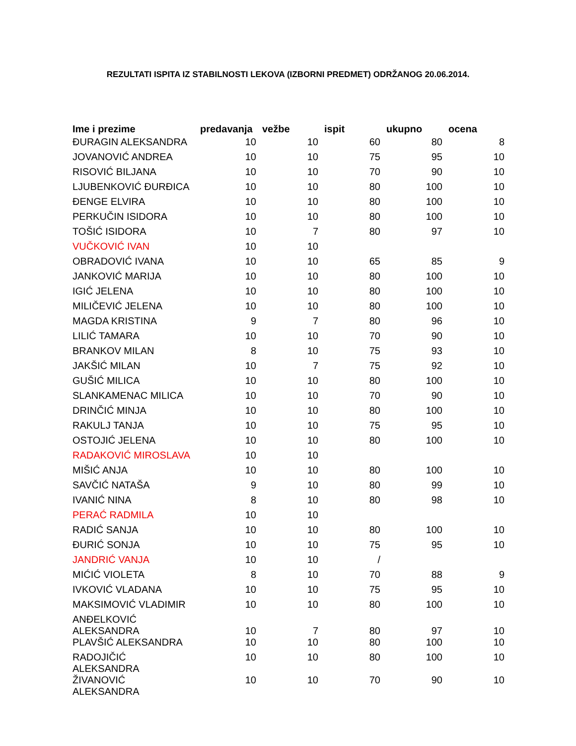REZULTATI ISPITA IZ STABILNOSTI LEKOVA (IZBORNI PREDMET) ODRŽANOG 20.06.2014.
| Ime i prezime | predavanja | vežbe | ispit | ukupno | ocena |
| --- | --- | --- | --- | --- | --- |
| ĐURAGIN ALEKSANDRA | 10 | 10 | 60 | 80 | 8 |
| JOVANOVIĆ ANDREA | 10 | 10 | 75 | 95 | 10 |
| RISOVIĆ BILJANA | 10 | 10 | 70 | 90 | 10 |
| LJUBENKOVIĆ ĐURĐICA | 10 | 10 | 80 | 100 | 10 |
| ĐENGE ELVIRA | 10 | 10 | 80 | 100 | 10 |
| PERKUČIN ISIDORA | 10 | 10 | 80 | 100 | 10 |
| TOŠIĆ ISIDORA | 10 | 7 | 80 | 97 | 10 |
| VUČKOVIĆ IVAN | 10 | 10 | | | |
| OBRADOVIĆ IVANA | 10 | 10 | 65 | 85 | 9 |
| JANKOVIĆ MARIJA | 10 | 10 | 80 | 100 | 10 |
| IGIĆ JELENA | 10 | 10 | 80 | 100 | 10 |
| MILIČEVIĆ JELENA | 10 | 10 | 80 | 100 | 10 |
| MAGDA KRISTINA | 9 | 7 | 80 | 96 | 10 |
| LILIĆ TAMARA | 10 | 10 | 70 | 90 | 10 |
| BRANKOV MILAN | 8 | 10 | 75 | 93 | 10 |
| JAKŠIĆ MILAN | 10 | 7 | 75 | 92 | 10 |
| GUŠIĆ MILICA | 10 | 10 | 80 | 100 | 10 |
| SLANKAMENAC MILICA | 10 | 10 | 70 | 90 | 10 |
| DRINČIĆ MINJA | 10 | 10 | 80 | 100 | 10 |
| RAKULJ TANJA | 10 | 10 | 75 | 95 | 10 |
| OSTOJIĆ JELENA | 10 | 10 | 80 | 100 | 10 |
| RADAKOVIĆ MIROSLAVA | 10 | 10 | | | |
| MIŠIĆ ANJA | 10 | 10 | 80 | 100 | 10 |
| SAVČIĆ NATAŠA | 9 | 10 | 80 | 99 | 10 |
| IVANIĆ NINA | 8 | 10 | 80 | 98 | 10 |
| PERAĆ RADMILA | 10 | 10 | | | |
| RADIĆ SANJA | 10 | 10 | 80 | 100 | 10 |
| ĐURIĆ SONJA | 10 | 10 | 75 | 95 | 10 |
| JANDRIĆ VANJA | 10 | 10 | / | | |
| MIĆIĆ VIOLETA | 8 | 10 | 70 | 88 | 9 |
| IVKOVIĆ VLADANA | 10 | 10 | 75 | 95 | 10 |
| MAKSIMOVIĆ VLADIMIR | 10 | 10 | 80 | 100 | 10 |
| ANĐELKOVIĆ ALEKSANDRA | 10 | 7 | 80 | 97 | 10 |
| PLAVŠIĆ ALEKSANDRA | 10 | 10 | 80 | 100 | 10 |
| RADOJIČIĆ ALEKSANDRA | 10 | 10 | 80 | 100 | 10 |
| ŽIVANOVIĆ ALEKSANDRA | 10 | 10 | 70 | 90 | 10 |